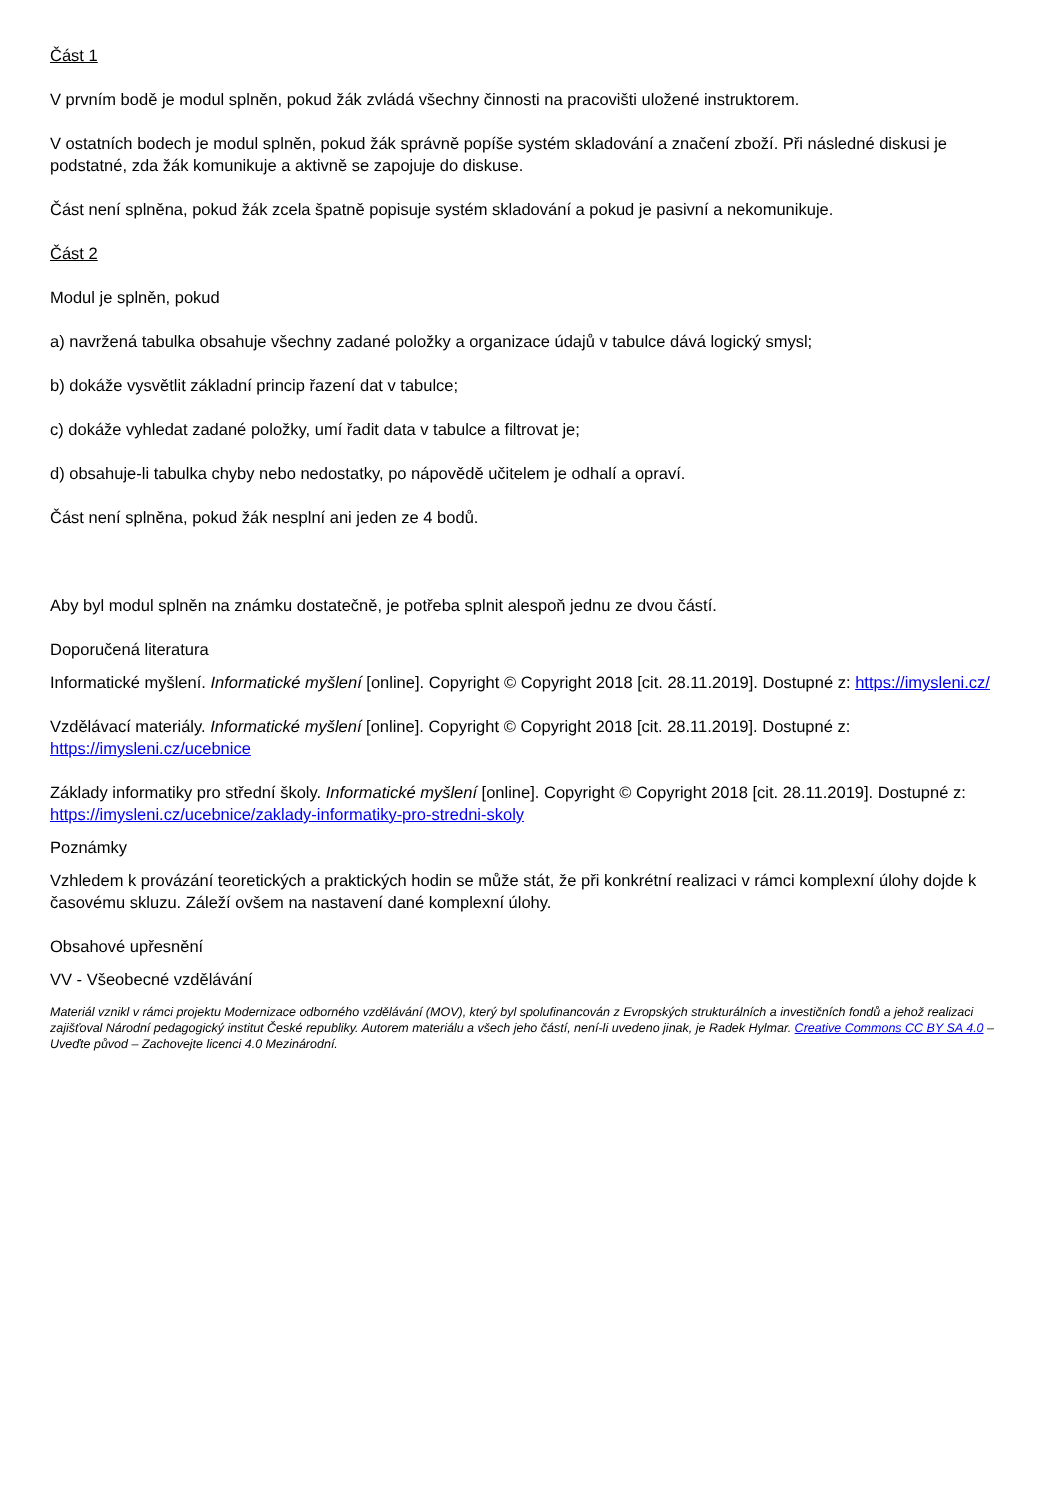Část 1
V prvním bodě je modul splněn, pokud žák zvládá všechny činnosti na pracovišti uložené instruktorem.
V ostatních bodech je modul splněn, pokud žák správně popíše systém skladování a značení zboží. Při následné diskusi je podstatné, zda žák komunikuje a aktivně se zapojuje do diskuse.
Část není splněna, pokud žák zcela špatně popisuje systém skladování a pokud je pasivní a nekomunikuje.
Část 2
Modul je splněn, pokud
a) navržená tabulka obsahuje všechny zadané položky a organizace údajů v tabulce dává logický smysl;
b) dokáže vysvětlit základní princip řazení dat v tabulce;
c) dokáže vyhledat zadané položky, umí řadit data v tabulce a filtrovat je;
d) obsahuje-li tabulka chyby nebo nedostatky, po nápovědě učitelem je odhalí a opraví.
Část není splněna, pokud žák nesplní ani jeden ze 4 bodů.
Aby byl modul splněn na známku dostatečně, je potřeba splnit alespoň jednu ze dvou částí.
Doporučená literatura
Informatické myšlení. Informatické myšlení [online]. Copyright © Copyright 2018 [cit. 28.11.2019]. Dostupné z: https://imysleni.cz/
Vzdělávací materiály. Informatické myšlení [online]. Copyright © Copyright 2018 [cit. 28.11.2019]. Dostupné z: https://imysleni.cz/ucebnice
Základy informatiky pro střední školy. Informatické myšlení [online]. Copyright © Copyright 2018 [cit. 28.11.2019]. Dostupné z: https://imysleni.cz/ucebnice/zaklady-informatiky-pro-stredni-skoly
Poznámky
Vzhledem k provázání teoretických a praktických hodin se může stát, že při konkrétní realizaci v rámci komplexní úlohy dojde k časovému skluzu. Záleží ovšem na nastavení dané komplexní úlohy.
Obsahové upřesnění
VV - Všeobecné vzdělávání
Materiál vznikl v rámci projektu Modernizace odborného vzdělávání (MOV), který byl spolufinancován z Evropských strukturálních a investičních fondů a jehož realizaci zajišťoval Národní pedagogický institut České republiky. Autorem materiálu a všech jeho částí, není-li uvedeno jinak, je Radek Hylmar. Creative Commons CC BY SA 4.0 – Uveďte původ – Zachovejte licenci 4.0 Mezinárodní.